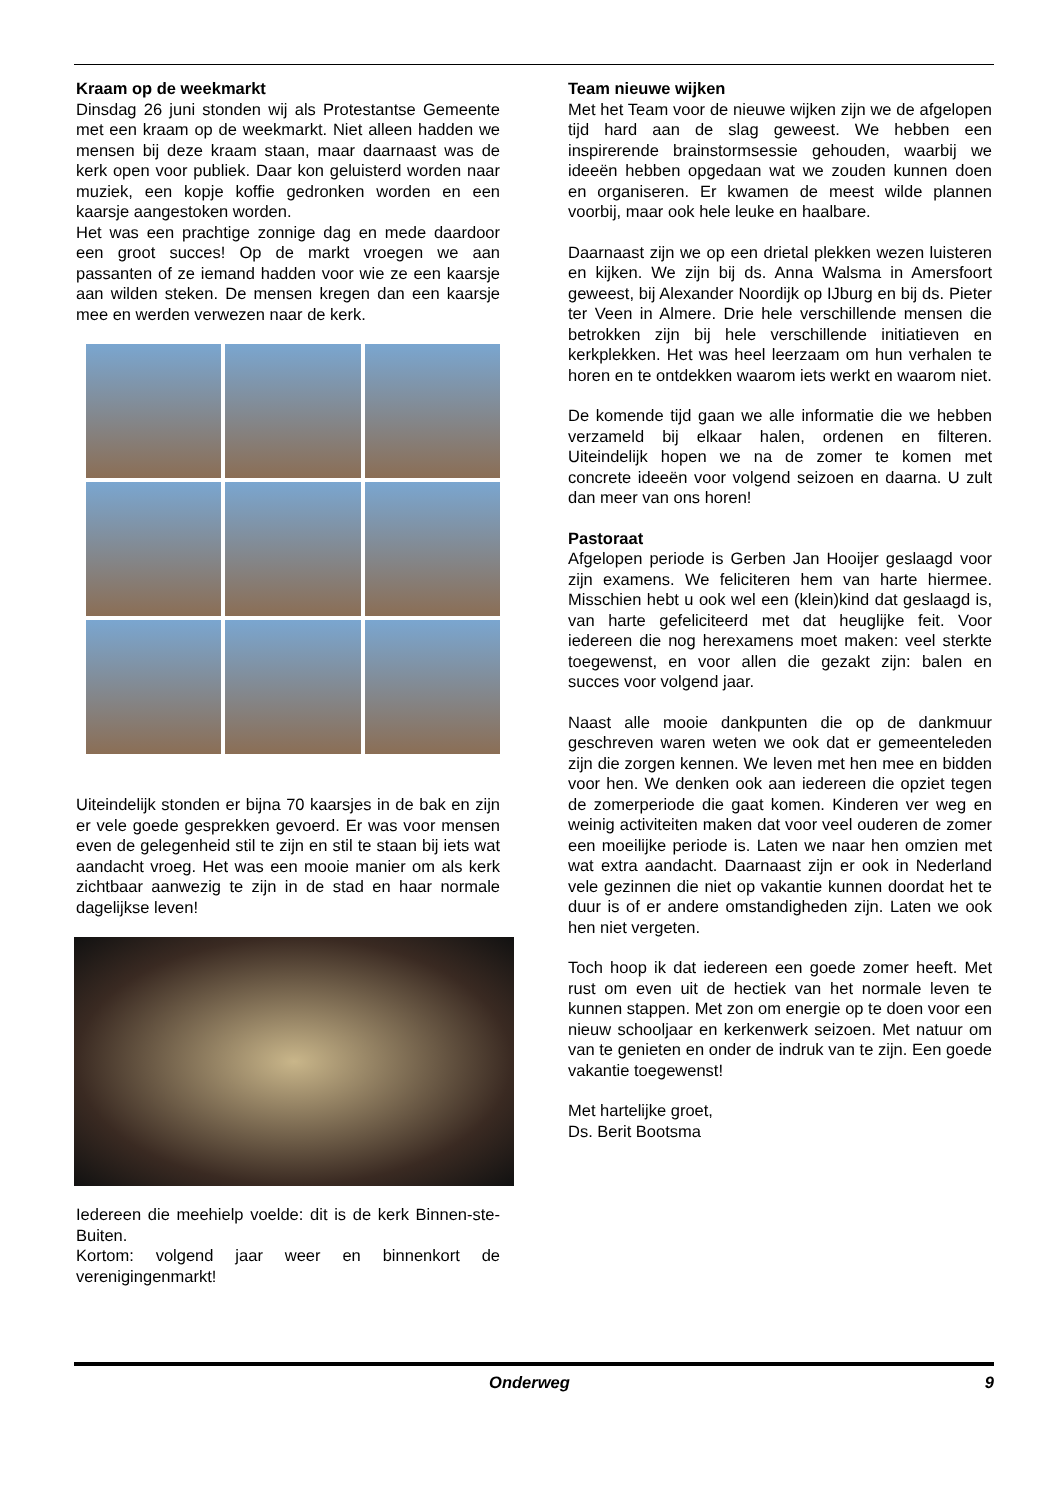Kraam op de weekmarkt
Dinsdag 26 juni stonden wij als Protestantse Gemeente met een kraam op de weekmarkt. Niet alleen hadden we mensen bij deze kraam staan, maar daarnaast was de kerk open voor publiek. Daar kon geluisterd worden naar muziek, een kopje koffie gedronken worden en een kaarsje aangestoken worden.
Het was een prachtige zonnige dag en mede daardoor een groot succes! Op de markt vroegen we aan passanten of ze iemand hadden voor wie ze een kaarsje aan wilden steken. De mensen kregen dan een kaarsje mee en werden verwezen naar de kerk.
Uiteindelijk stonden er bijna 70 kaarsjes in de bak en zijn er vele goede gesprekken gevoerd. Er was voor mensen even de gelegenheid stil te zijn en stil te staan bij iets wat aandacht vroeg. Het was een mooie manier om als kerk zichtbaar aanwezig te zijn in de stad en haar normale dagelijkse leven!
Iedereen die meehielp voelde: dit is de kerk Binnen-ste-Buiten.
Kortom: volgend jaar weer en binnenkort de verenigingenmarkt!
Team nieuwe wijken
Met het Team voor de nieuwe wijken zijn we de afgelopen tijd hard aan de slag geweest. We hebben een inspirerende brainstormsessie gehouden, waarbij we ideeën hebben opgedaan wat we zouden kunnen doen en organiseren. Er kwamen de meest wilde plannen voorbij, maar ook hele leuke en haalbare.
Daarnaast zijn we op een drietal plekken wezen luisteren en kijken. We zijn bij ds. Anna Walsma in Amersfoort geweest, bij Alexander Noordijk op IJburg en bij ds. Pieter ter Veen in Almere. Drie hele verschillende mensen die betrokken zijn bij hele verschillende initiatieven en kerkplekken. Het was heel leerzaam om hun verhalen te horen en te ontdekken waarom iets werkt en waarom niet.
De komende tijd gaan we alle informatie die we hebben verzameld bij elkaar halen, ordenen en filteren. Uiteindelijk hopen we na de zomer te komen met concrete ideeën voor volgend seizoen en daarna. U zult dan meer van ons horen!
Pastoraat
Afgelopen periode is Gerben Jan Hooijer geslaagd voor zijn examens. We feliciteren hem van harte hiermee. Misschien hebt u ook wel een (klein)kind dat geslaagd is, van harte gefeliciteerd met dat heuglijke feit. Voor iedereen die nog herexamens moet maken: veel sterkte toegewenst, en voor allen die gezakt zijn: balen en succes voor volgend jaar.
Naast alle mooie dankpunten die op de dankmuur geschreven waren weten we ook dat er gemeenteleden zijn die zorgen kennen. We leven met hen mee en bidden voor hen. We denken ook aan iedereen die opziet tegen de zomerperiode die gaat komen. Kinderen ver weg en weinig activiteiten maken dat voor veel ouderen de zomer een moeilijke periode is. Laten we naar hen omzien met wat extra aandacht. Daarnaast zijn er ook in Nederland vele gezinnen die niet op vakantie kunnen doordat het te duur is of er andere omstandigheden zijn. Laten we ook hen niet vergeten.
Toch hoop ik dat iedereen een goede zomer heeft. Met rust om even uit de hectiek van het normale leven te kunnen stappen. Met zon om energie op te doen voor een nieuw schooljaar en kerkenwerk seizoen. Met natuur om van te genieten en onder de indruk van te zijn. Een goede vakantie toegewenst!
Met hartelijke groet,
Ds. Berit Bootsma
Onderweg 9